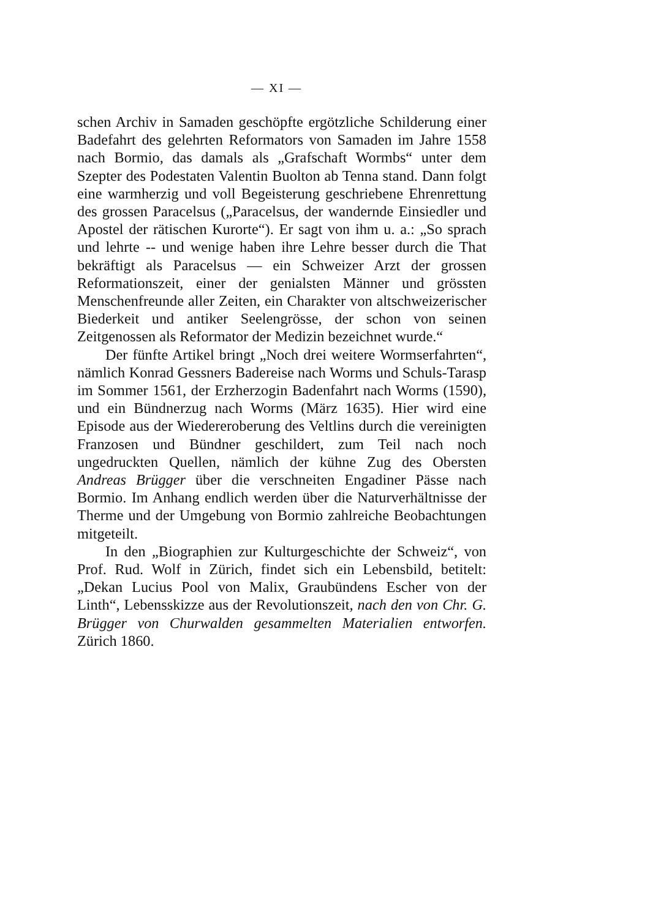— XI —
schen Archiv in Samaden geschöpfte ergötzliche Schilderung einer Badefahrt des gelehrten Reformators von Samaden im Jahre 1558 nach Bormio, das damals als „Grafschaft Wormbs“ unter dem Szepter des Podestaten Valentin Buolton ab Tenna stand. Dann folgt eine warmherzig und voll Begeisterung geschriebene Ehrenrettung des grossen Paracelsus („Paracelsus, der wandernde Einsiedler und Apostel der rätischen Kurorte“). Er sagt von ihm u. a.: „So sprach und lehrte -- und wenige haben ihre Lehre besser durch die That bekräftigt als Paracelsus — ein Schweizer Arzt der grossen Reformationszeit, einer der genialsten Männer und grössten Menschenfreunde aller Zeiten, ein Charakter von altschweizerischer Biederkeit und antiker Seelengrösse, der schon von seinen Zeitgenossen als Reformator der Medizin bezeichnet wurde.“
Der fünfte Artikel bringt „Noch drei weitere Wormserfahrten“, nämlich Konrad Gessners Badereise nach Worms und Schuls-Tarasp im Sommer 1561, der Erzherzogin Badenfahrt nach Worms (1590), und ein Bündnerzug nach Worms (März 1635). Hier wird eine Episode aus der Wiedereroberung des Veltlins durch die vereinigten Franzosen und Bündner geschildert, zum Teil nach noch ungedruckten Quellen, nämlich der kühne Zug des Obersten Andreas Brügger über die verschneiten Engadiner Pässe nach Bormio. Im Anhang endlich werden über die Naturverhältnisse der Therme und der Umgebung von Bormio zahlreiche Beobachtungen mitgeteilt.
In den „Biographien zur Kulturgeschichte der Schweiz“, von Prof. Rud. Wolf in Zürich, findet sich ein Lebensbild, betitelt: „Dekan Lucius Pool von Malix, Graubündens Escher von der Linth“, Lebensskizze aus der Revolutionszeit, nach den von Chr. G. Brügger von Churwalden gesammelten Materialien entworfen. Zürich 1860.